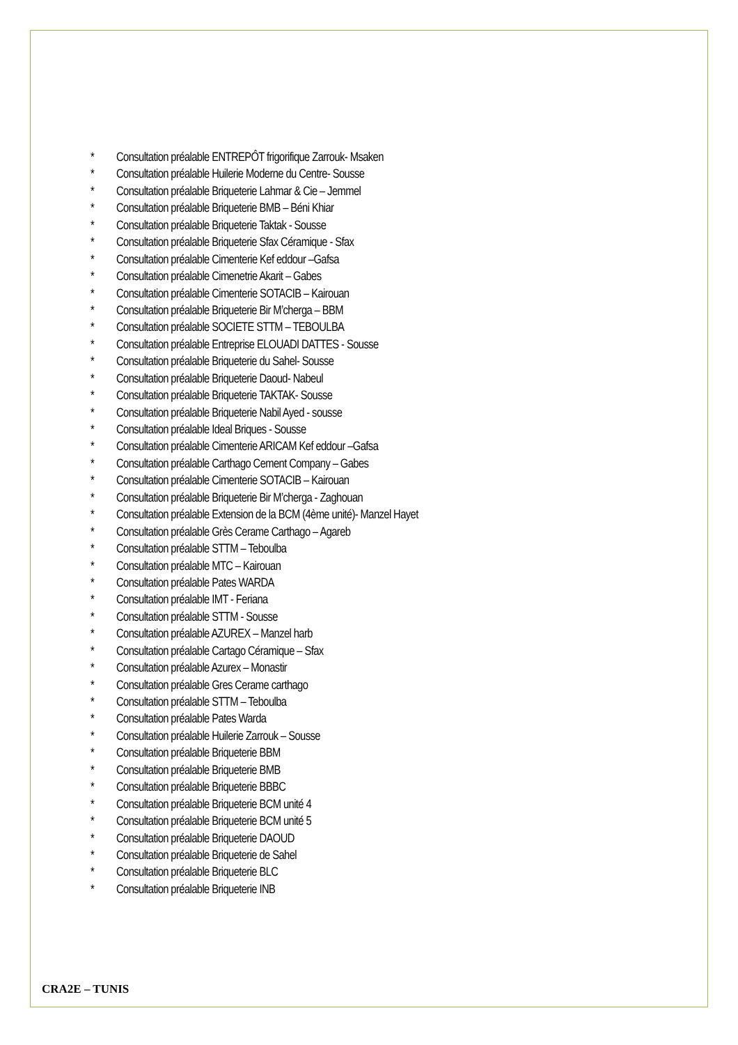* Consultation préalable ENTREPÔT frigorifique Zarrouk- Msaken
* Consultation préalable Huilerie Moderne du Centre- Sousse
* Consultation préalable Briqueterie Lahmar & Cie – Jemmel
* Consultation préalable Briqueterie BMB – Béni Khiar
* Consultation préalable Briqueterie Taktak - Sousse
* Consultation préalable Briqueterie Sfax Céramique - Sfax
* Consultation préalable Cimenterie Kef eddour –Gafsa
* Consultation préalable Cimenetrie Akarit – Gabes
* Consultation préalable Cimenterie SOTACIB – Kairouan
* Consultation préalable Briqueterie Bir M’cherga – BBM
* Consultation préalable SOCIETE STTM – TEBOULBA
* Consultation préalable Entreprise ELOUADI DATTES - Sousse
* Consultation préalable Briqueterie du Sahel- Sousse
* Consultation préalable Briqueterie Daoud- Nabeul
* Consultation préalable Briqueterie TAKTAK- Sousse
* Consultation préalable Briqueterie Nabil Ayed - sousse
* Consultation préalable Ideal Briques - Sousse
* Consultation préalable Cimenterie ARICAM Kef eddour –Gafsa
* Consultation préalable Carthago Cement Company – Gabes
* Consultation préalable Cimenterie SOTACIB – Kairouan
* Consultation préalable Briqueterie Bir M’cherga - Zaghouan
* Consultation préalable Extension de la BCM (4ème unité)- Manzel Hayet
* Consultation préalable Grès Cerame Carthago – Agareb
* Consultation préalable STTM – Teboulba
* Consultation préalable MTC – Kairouan
* Consultation préalable Pates WARDA
* Consultation préalable IMT - Feriana
* Consultation préalable STTM - Sousse
* Consultation préalable AZUREX – Manzel harb
* Consultation préalable Cartago Céramique – Sfax
* Consultation préalable Azurex – Monastir
* Consultation préalable Gres Cerame carthago
* Consultation préalable STTM – Teboulba
* Consultation préalable Pates Warda
* Consultation préalable Huilerie Zarrouk – Sousse
* Consultation préalable Briqueterie BBM
* Consultation préalable Briqueterie BMB
* Consultation préalable Briqueterie BBBC
* Consultation préalable Briqueterie BCM unité 4
* Consultation préalable Briqueterie BCM unité 5
* Consultation préalable Briqueterie DAOUD
* Consultation préalable Briqueterie de Sahel
* Consultation préalable Briqueterie BLC
* Consultation préalable Briqueterie INB
CRA2E – TUNIS